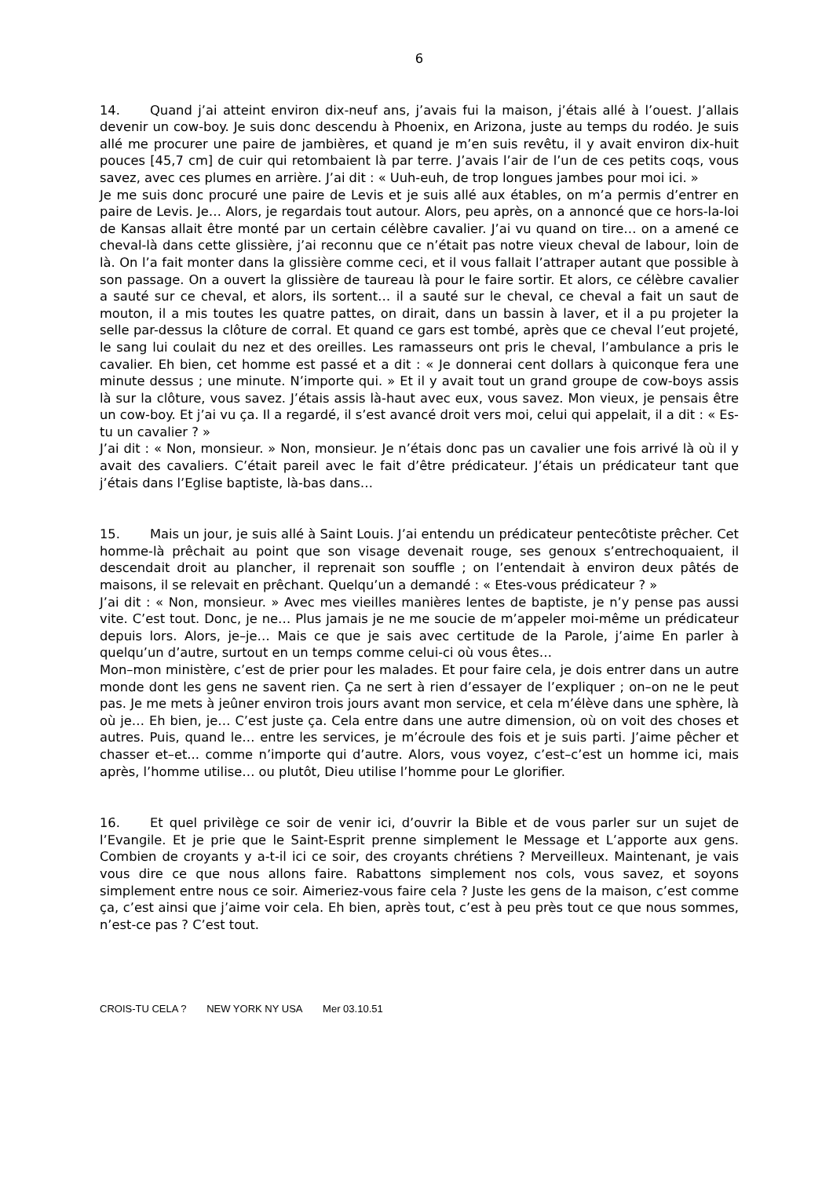6
14. Quand j’ai atteint environ dix-neuf ans, j’avais fui la maison, j’étais allé à l’ouest. J’allais devenir un cow-boy. Je suis donc descendu à Phoenix, en Arizona, juste au temps du rodéo. Je suis allé me procurer une paire de jambières, et quand je m’en suis revêtu, il y avait environ dix-huit pouces [45,7 cm] de cuir qui retombaient là par terre. J’avais l’air de l’un de ces petits coqs, vous savez, avec ces plumes en arrière. J’ai dit : « Uuh-euh, de trop longues jambes pour moi ici. »
Je me suis donc procuré une paire de Levis et je suis allé aux étables, on m’a permis d’entrer en paire de Levis. Je… Alors, je regardais tout autour. Alors, peu après, on a annoncé que ce hors-la-loi de Kansas allait être monté par un certain célèbre cavalier. J’ai vu quand on tire… on a amené ce cheval-là dans cette glissière, j’ai reconnu que ce n’était pas notre vieux cheval de labour, loin de là. On l’a fait monter dans la glissière comme ceci, et il vous fallait l’attraper autant que possible à son passage. On a ouvert la glissière de taureau là pour le faire sortir. Et alors, ce célèbre cavalier a sauté sur ce cheval, et alors, ils sortent… il a sauté sur le cheval, ce cheval a fait un saut de mouton, il a mis toutes les quatre pattes, on dirait, dans un bassin à laver, et il a pu projeter la selle par-dessus la clôture de corral. Et quand ce gars est tombé, après que ce cheval l’eut projeté, le sang lui coulait du nez et des oreilles. Les ramasseurs ont pris le cheval, l’ambulance a pris le cavalier. Eh bien, cet homme est passé et a dit : « Je donnerai cent dollars à quiconque fera une minute dessus ; une minute. N’importe qui. » Et il y avait tout un grand groupe de cow-boys assis là sur la clôture, vous savez. J’étais assis là-haut avec eux, vous savez. Mon vieux, je pensais être un cow-boy. Et j’ai vu ça. Il a regardé, il s’est avancé droit vers moi, celui qui appelait, il a dit : « Es-tu un cavalier ? »
J’ai dit : « Non, monsieur. » Non, monsieur. Je n’étais donc pas un cavalier une fois arrivé là où il y avait des cavaliers. C’était pareil avec le fait d’être prédicateur. J’étais un prédicateur tant que j’étais dans l’Eglise baptiste, là-bas dans…
15. Mais un jour, je suis allé à Saint Louis. J’ai entendu un prédicateur pentecôtiste prêcher. Cet homme-là prêchait au point que son visage devenait rouge, ses genoux s’entrechoquaient, il descendait droit au plancher, il reprenait son souffle ; on l’entendait à environ deux pâtés de maisons, il se relevait en prêchant. Quelqu’un a demandé : « Etes-vous prédicateur ? »
J’ai dit : « Non, monsieur. » Avec mes vieilles manières lentes de baptiste, je n’y pense pas aussi vite. C’est tout. Donc, je ne… Plus jamais je ne me soucie de m’appeler moi-même un prédicateur depuis lors. Alors, je–je… Mais ce que je sais avec certitude de la Parole, j’aime En parler à quelqu’un d’autre, surtout en un temps comme celui-ci où vous êtes…
Mon–mon ministère, c’est de prier pour les malades. Et pour faire cela, je dois entrer dans un autre monde dont les gens ne savent rien. Ça ne sert à rien d’essayer de l’expliquer ; on–on ne le peut pas. Je me mets à jeûner environ trois jours avant mon service, et cela m’élève dans une sphère, là où je… Eh bien, je… C’est juste ça. Cela entre dans une autre dimension, où on voit des choses et autres. Puis, quand le… entre les services, je m’écroule des fois et je suis parti. J’aime pêcher et chasser et–et... comme n’importe qui d’autre. Alors, vous voyez, c’est–c’est un homme ici, mais après, l’homme utilise… ou plutôt, Dieu utilise l’homme pour Le glorifier.
16. Et quel privilège ce soir de venir ici, d’ouvrir la Bible et de vous parler sur un sujet de l’Evangile. Et je prie que le Saint-Esprit prenne simplement le Message et L’apporte aux gens. Combien de croyants y a-t-il ici ce soir, des croyants chrétiens ? Merveilleux. Maintenant, je vais vous dire ce que nous allons faire. Rabattons simplement nos cols, vous savez, et soyons simplement entre nous ce soir. Aimeriez-vous faire cela ? Juste les gens de la maison, c’est comme ça, c’est ainsi que j’aime voir cela. Eh bien, après tout, c’est à peu près tout ce que nous sommes, n’est-ce pas ? C’est tout.
CROIS-TU CELA ? NEW YORK NY USA Mer 03.10.51